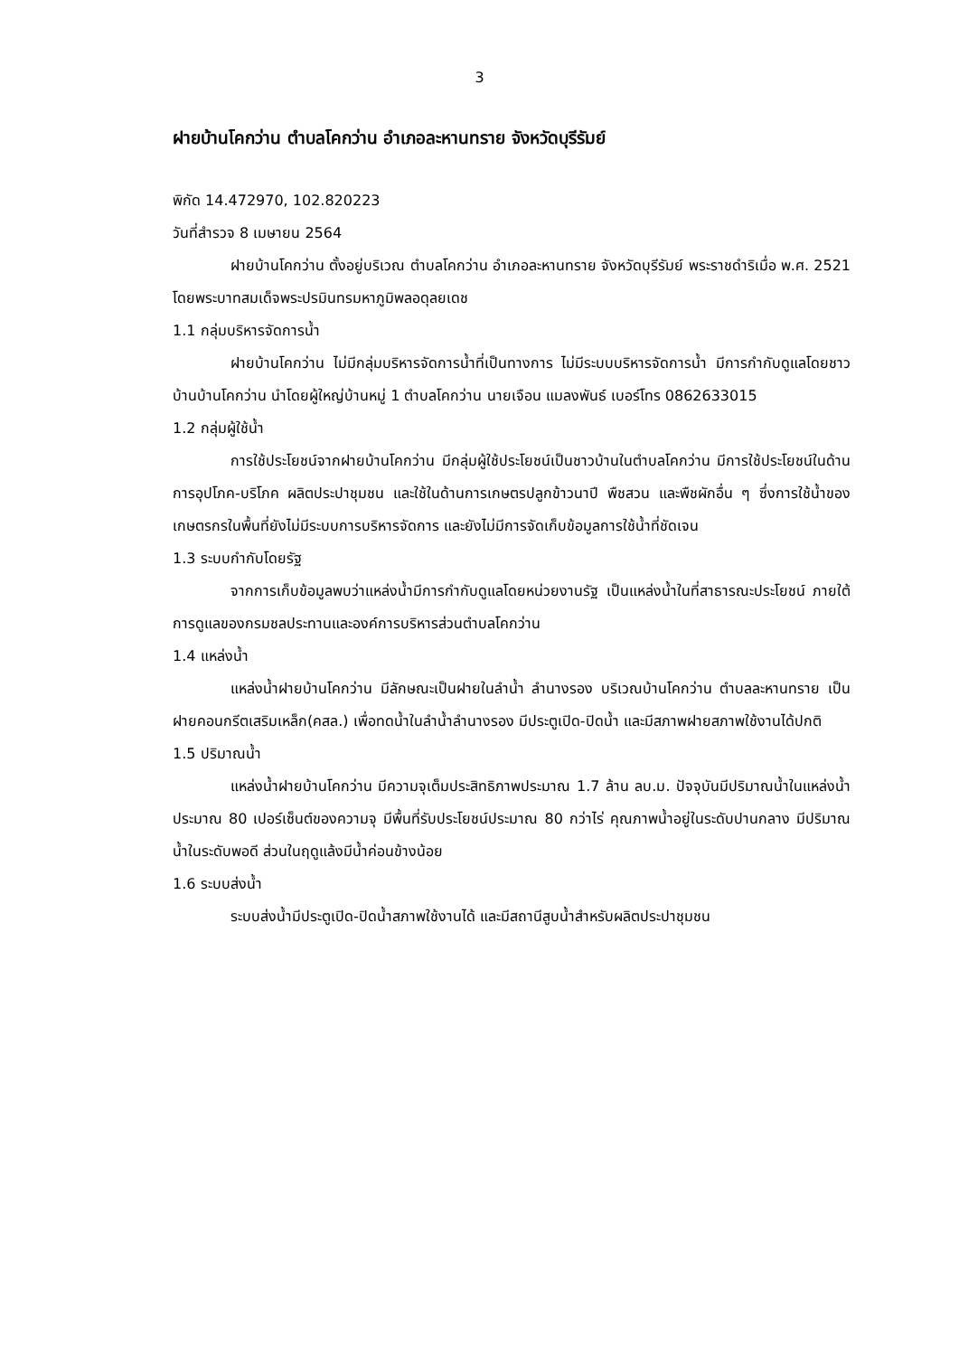3
ฝายบ้านโคกว่าน ตำบลโคกว่าน อำเภอละหานทราย จังหวัดบุรีรัมย์
พิกัด 14.472970, 102.820223
วันที่สำรวจ 8 เมษายน 2564
ฝายบ้านโคกว่าน ตั้งอยู่บริเวณ ตำบลโคกว่าน อำเภอละหานทราย จังหวัดบุรีรัมย์ พระราชดำริเมื่อ พ.ศ. 2521 โดยพระบาทสมเด็จพระปรมินทรมหาภูมิพลอดุลยเดช
1.1 กลุ่มบริหารจัดการน้ำ
ฝายบ้านโคกว่าน ไม่มีกลุ่มบริหารจัดการน้ำที่เป็นทางการ ไม่มีระบบบริหารจัดการน้ำ มีการกำกับดูแลโดยชาวบ้านบ้านโคกว่าน นำโดยผู้ใหญ่บ้านหมู่ 1 ตำบลโคกว่าน นายเจือน แมลงพันธ์ เบอร์โทร 0862633015
1.2 กลุ่มผู้ใช้น้ำ
การใช้ประโยชน์จากฝายบ้านโคกว่าน มีกลุ่มผู้ใช้ประโยชน์เป็นชาวบ้านในตำบลโคกว่าน มีการใช้ประโยชน์ในด้านการอุปโภค-บริโภค ผลิตประปาชุมชน และใช้ในด้านการเกษตรปลูกข้าวนาปี พืชสวน และพืชผักอื่น ๆ ซึ่งการใช้น้ำของเกษตรกรในพื้นที่ยังไม่มีระบบการบริหารจัดการ และยังไม่มีการจัดเก็บข้อมูลการใช้น้ำที่ชัดเจน
1.3 ระบบกำกับโดยรัฐ
จากการเก็บข้อมูลพบว่าแหล่งน้ำมีการกำกับดูแลโดยหน่วยงานรัฐ เป็นแหล่งน้ำในที่สาธารณะประโยชน์ ภายใต้การดูแลของกรมชลประทานและองค์การบริหารส่วนตำบลโคกว่าน
1.4 แหล่งน้ำ
แหล่งน้ำฝายบ้านโคกว่าน มีลักษณะเป็นฝายในลำน้ำ ลำนางรอง บริเวณบ้านโคกว่าน ตำบลละหานทราย เป็นฝายคอนกรีตเสริมเหล็ก(คสล.) เพื่อทดน้ำในลำน้ำลำนางรอง มีประตูเปิด-ปิดน้ำ และมีสภาพฝายสภาพใช้งานได้ปกติ
1.5 ปริมาณน้ำ
แหล่งน้ำฝายบ้านโคกว่าน มีความจุเต็มประสิทธิภาพประมาณ 1.7 ล้าน ลบ.ม. ปัจจุบันมีปริมาณน้ำในแหล่งน้ำ ประมาณ 80 เปอร์เซ็นต์ของความจุ มีพื้นที่รับประโยชน์ประมาณ 80 กว่าไร่ คุณภาพน้ำอยู่ในระดับปานกลาง มีปริมาณน้ำในระดับพอดี ส่วนในฤดูแล้งมีน้ำค่อนข้างน้อย
1.6 ระบบส่งน้ำ
ระบบส่งน้ำมีประตูเปิด-ปิดน้ำสภาพใช้งานได้ และมีสถานีสูบน้ำสำหรับผลิตประปาชุมชน